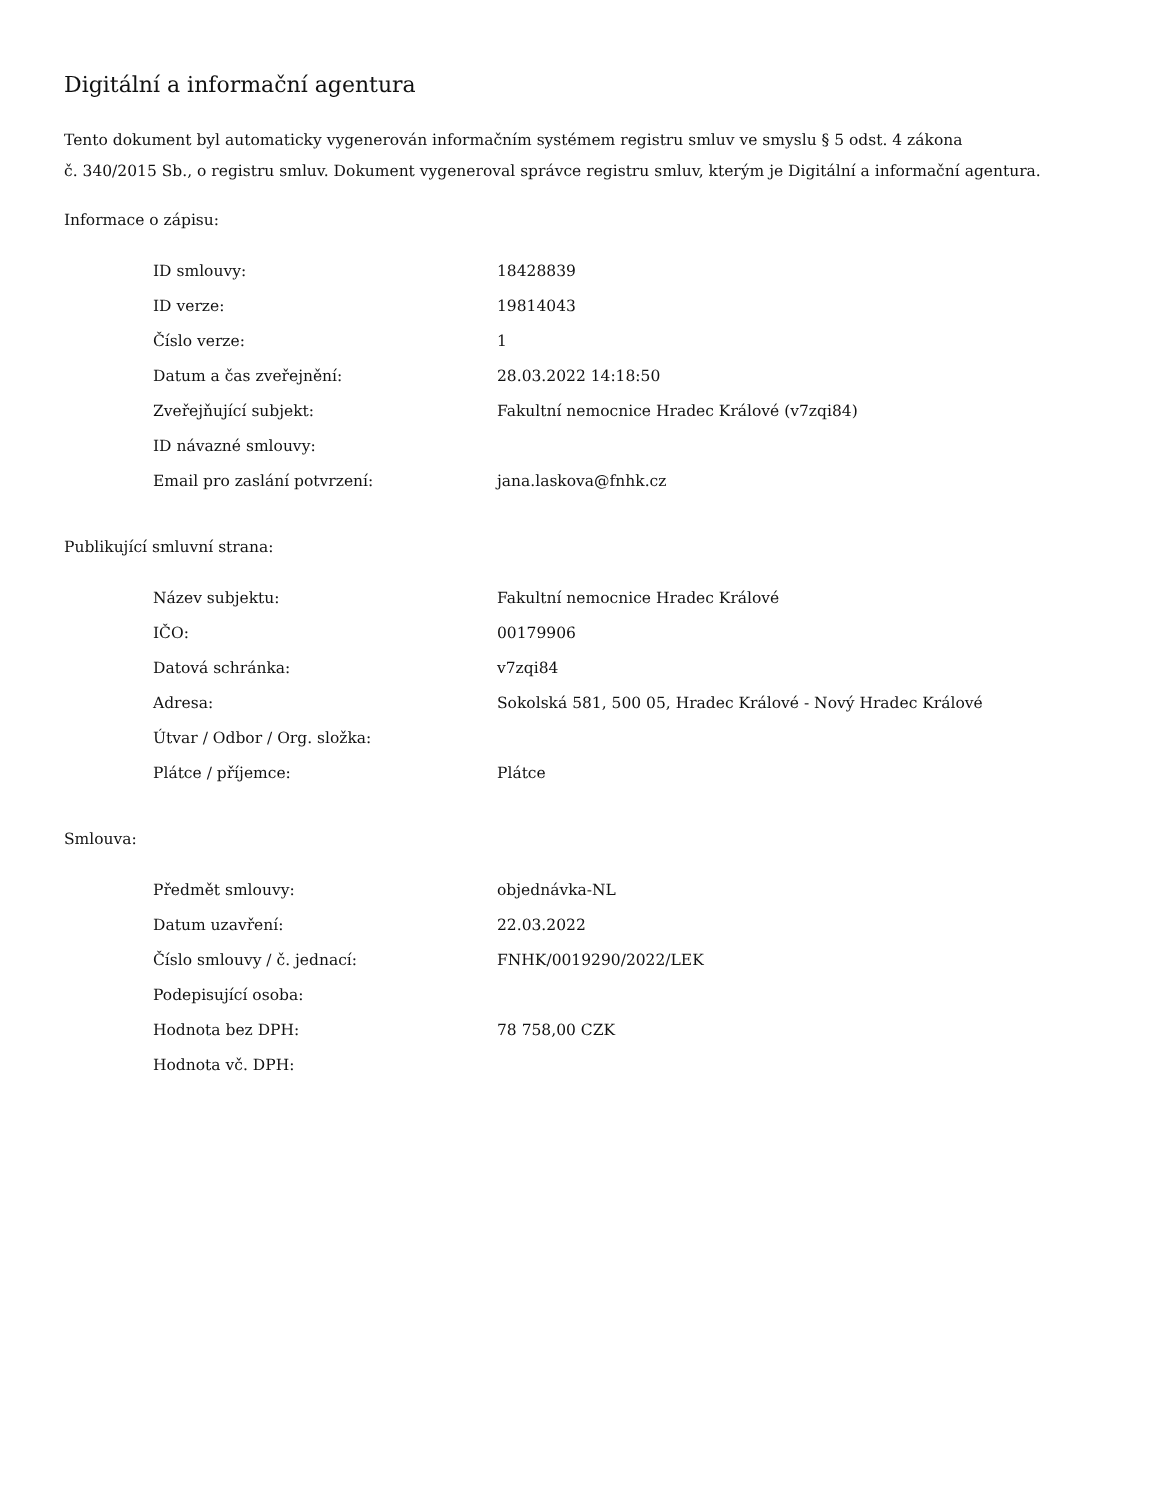Digitální a informační agentura
Tento dokument byl automaticky vygenerován informačním systémem registru smluv ve smyslu § 5 odst. 4 zákona
č. 340/2015 Sb., o registru smluv. Dokument vygeneroval správce registru smluv, kterým je Digitální a informační agentura.
Informace o zápisu:
| ID smlouvy: | 18428839 |
| ID verze: | 19814043 |
| Číslo verze: | 1 |
| Datum a čas zveřejnění: | 28.03.2022 14:18:50 |
| Zveřejňující subjekt: | Fakultní nemocnice Hradec Králové (v7zqi84) |
| ID návazné smlouvy: | |
| Email pro zaslání potvrzení: | jana.laskova@fnhk.cz |
Publikující smluvní strana:
| Název subjektu: | Fakultní nemocnice Hradec Králové |
| IČO: | 00179906 |
| Datová schránka: | v7zqi84 |
| Adresa: | Sokolská 581, 500 05, Hradec Králové - Nový Hradec Králové |
| Útvar / Odbor / Org. složka: | |
| Plátce / příjemce: | Plátce |
Smlouva:
| Předmět smlouvy: | objednávka-NL |
| Datum uzavření: | 22.03.2022 |
| Číslo smlouvy / č. jednací: | FNHK/0019290/2022/LEK |
| Podepisující osoba: | |
| Hodnota bez DPH: | 78 758,00 CZK |
| Hodnota vč. DPH: | |